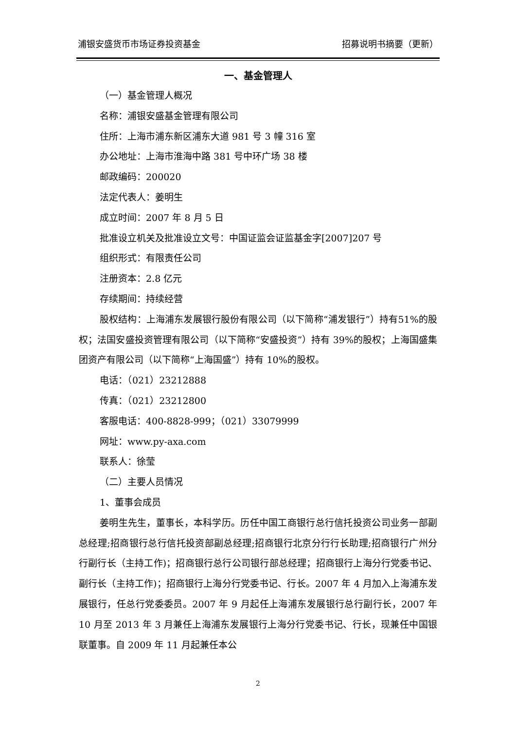浦银安盛货币市场证券投资基金 招募说明书摘要（更新）
一、基金管理人
（一）基金管理人概况
名称：浦银安盛基金管理有限公司
住所：上海市浦东新区浦东大道 981 号 3 幢 316 室
办公地址：上海市淮海中路 381 号中环广场 38 楼
邮政编码：200020
法定代表人：姜明生
成立时间：2007 年 8 月 5 日
批准设立机关及批准设立文号：中国证监会证监基金字[2007]207 号
组织形式：有限责任公司
注册资本：2.8 亿元
存续期间：持续经营
股权结构：上海浦东发展银行股份有限公司（以下简称“浦发银行”）持有51%的股权；法国安盛投资管理有限公司（以下简称“安盛投资”）持有 39%的股权；上海国盛集团资产有限公司（以下简称“上海国盛”）持有 10%的股权。
电话：（021）23212888
传真：（021）23212800
客服电话：400-8828-999；（021）33079999
网址：www.py-axa.com
联系人：徐莹
（二）主要人员情况
1、董事会成员
姜明生先生，董事长，本科学历。历任中国工商银行总行信托投资公司业务一部副总经理;招商银行总行信托投资部副总经理;招商银行北京分行行长助理;招商银行广州分行副行长（主持工作)；招商银行总行公司银行部总经理；招商银行上海分行党委书记、副行长（主持工作)；招商银行上海分行党委书记、行长。2007 年 4 月加入上海浦东发展银行，任总行党委委员。2007 年 9 月起任上海浦东发展银行总行副行长，2007 年 10 月至 2013 年 3 月兼任上海浦东发展银行上海分行党委书记、行长，现兼任中国银联董事。自 2009 年 11 月起兼任本公
2